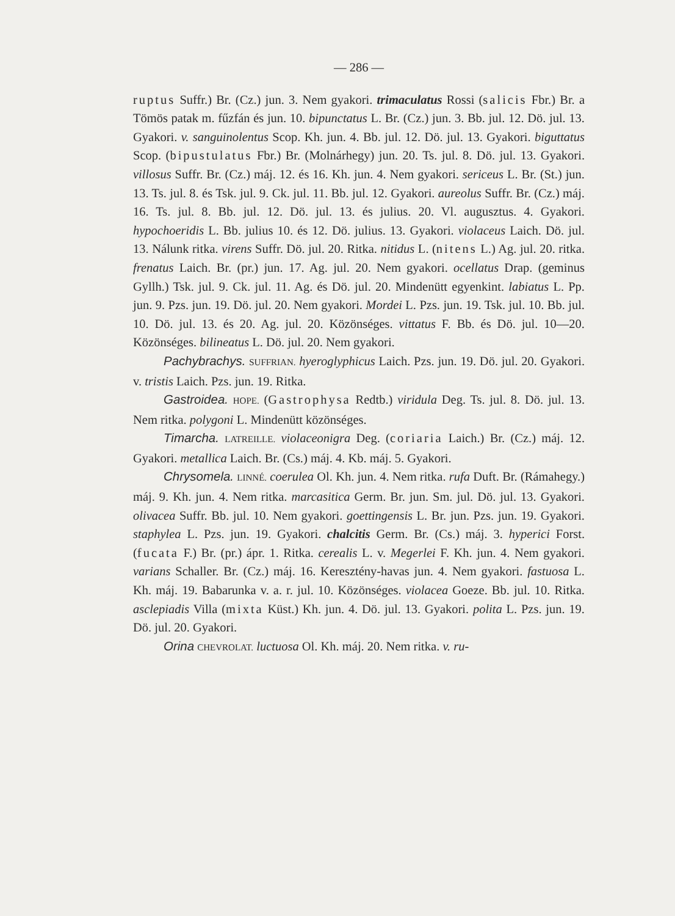— 286 —
ruptus Suffr.) Br. (Cz.) jun. 3. Nem gyakori. trimaculatus Rossi (salicis Fbr.) Br. a Tömös patak m. fűzfán és jun. 10. bipunctatus L. Br. (Cz.) jun. 3. Bb. jul. 12. Dö. jul. 13. Gyakori. v. sanguinolentus Scop. Kh. jun. 4. Bb. jul. 12. Dö. jul. 13. Gyakori. biguttatus Scop. (bipustulatus Fbr.) Br. (Molnárhegy) jun. 20. Ts. jul. 8. Dö. jul. 13. Gyakori. villosus Suffr. Br. (Cz.) máj. 12. és 16. Kh. jun. 4. Nem gyakori. sericeus L. Br. (St.) jun. 13. Ts. jul. 8. és Tsk. jul. 9. Ck. jul. 11. Bb. jul. 12. Gyakori. aureolus Suffr. Br. (Cz.) máj. 16. Ts. jul. 8. Bb. jul. 12. Dö. jul. 13. és julius. 20. Vl. augusztus. 4. Gyakori. hypochoeridis L. Bb. julius 10. és 12. Dö. julius. 13. Gyakori. violaceus Laich. Dö. jul. 13. Nálunk ritka. virens Suffr. Dö. jul. 20. Ritka. nitidus L. (nitens L.) Ag. jul. 20. ritka. frenatus Laich. Br. (pr.) jun. 17. Ag. jul. 20. Nem gyakori. ocellatus Drap. (geminus Gyllh.) Tsk. jul. 9. Ck. jul. 11. Ag. és Dö. jul. 20. Mindenütt egyenkint. labiatus L. Pp. jun. 9. Pzs. jun. 19. Dö. jul. 20. Nem gyakori. Mordei L. Pzs. jun. 19. Tsk. jul. 10. Bb. jul. 10. Dö. jul. 13. és 20. Ag. jul. 20. Közönséges. vittatus F. Bb. és Dö. jul. 10—20. Közönséges. bilineatus L. Dö. jul. 20. Nem gyakori.
Pachybrachys. SUFFRIAN. hyeroglyphicus Laich. Pzs. jun. 19. Dö. jul. 20. Gyakori. v. tristis Laich. Pzs. jun. 19. Ritka.
Gastroidea. HOPE. (Gastrophysa Redtb.) viridula Deg. Ts. jul. 8. Dö. jul. 13. Nem ritka. polygoni L. Mindenütt közönséges.
Timarcha. LATREILLE. violaceonigra Deg. (coriaria Laich.) Br. (Cz.) máj. 12. Gyakori. metallica Laich. Br. (Cs.) máj. 4. Kb. máj. 5. Gyakori.
Chrysomela. LINNÉ. coerulea Ol. Kh. jun. 4. Nem ritka. rufa Duft. Br. (Rámahegy.) máj. 9. Kh. jun. 4. Nem ritka. marcasitica Germ. Br. jun. Sm. jul. Dö. jul. 13. Gyakori. olivacea Suffr. Bb. jul. 10. Nem gyakori. goettingensis L. Br. jun. Pzs. jun. 19. Gyakori. staphylea L. Pzs. jun. 19. Gyakori. chalcitis Germ. Br. (Cs.) máj. 3. hyperici Forst. (fucata F.) Br. (pr.) ápr. 1. Ritka. cerealis L. v. Megerlei F. Kh. jun. 4. Nem gyakori. varians Schaller. Br. (Cz.) máj. 16. Keresztény-havas jun. 4. Nem gyakori. fastuosa L. Kh. máj. 19. Babarunka v. a. r. jul. 10. Közönséges. violacea Goeze. Bb. jul. 10. Ritka. asclepiadis Villa (mixta Küst.) Kh. jun. 4. Dö. jul. 13. Gyakori. polita L. Pzs. jun. 19. Dö. jul. 20. Gyakori.
Orina CHEVROLAT. luctuosa Ol. Kh. máj. 20. Nem ritka. v. ru-